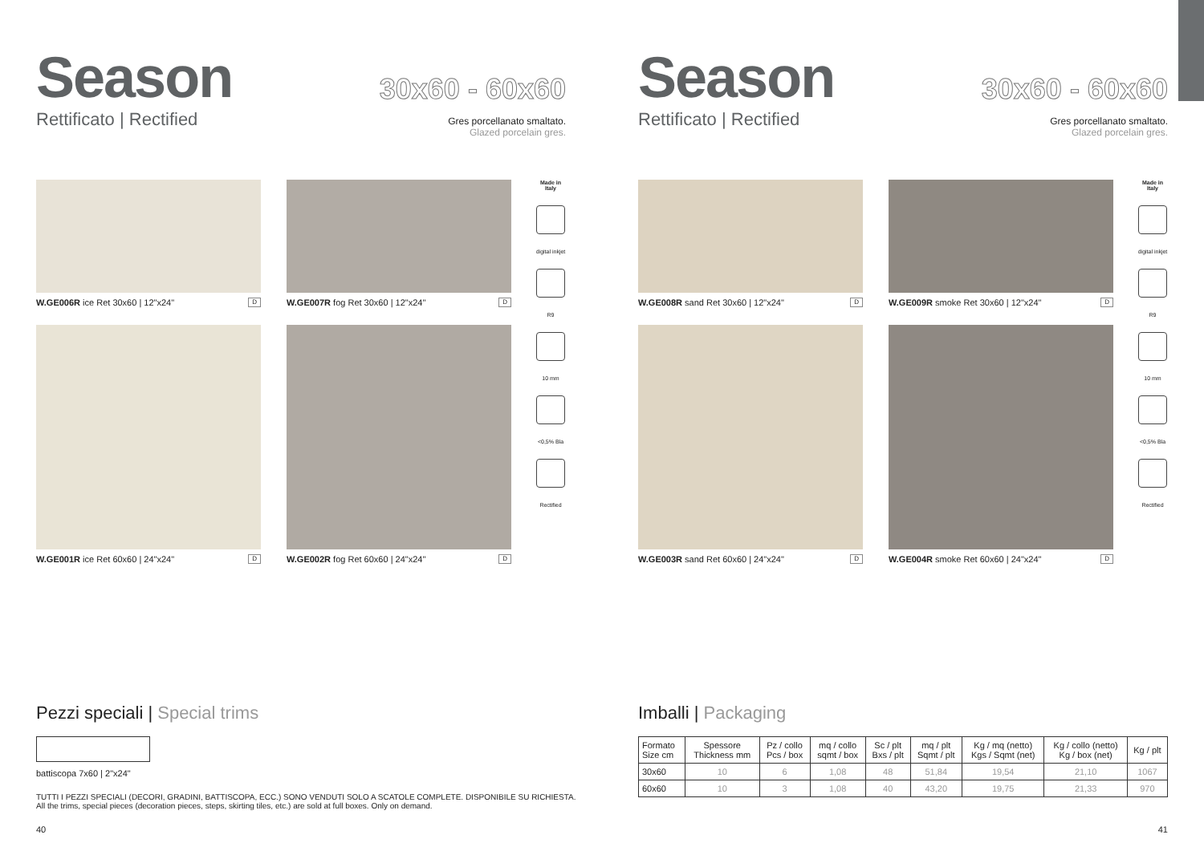Season
Rettificato | Rectified
30x60 - 60x60
Gres porcellanato smaltato.
Glazed porcelain gres.
W.GE006R ice Ret 30x60 | 12"x24" D
W.GE007R fog Ret 30x60 | 12"x24" D
W.GE001R ice Ret 60x60 | 24"x24" D
W.GE002R fog Ret 60x60 | 24"x24" D
Made in Italy
digital inkjet
R9
10 mm
<0,5% Bla
Rectified
Pezzi speciali | Special trims
battiscopa 7x60 | 2"x24"
TUTTI I PEZZI SPECIALI (DECORI, GRADINI, BATTISCOPA, ECC.) SONO VENDUTI SOLO A SCATOLE COMPLETE. DISPONIBILE SU RICHIESTA.
All the trims, special pieces (decoration pieces, steps, skirting tiles, etc.) are sold at full boxes. Only on demand.
40
Season
Rettificato | Rectified
30x60 - 60x60
Gres porcellanato smaltato.
Glazed porcelain gres.
W.GE008R sand Ret 30x60 | 12"x24" D
W.GE009R smoke Ret 30x60 | 12"x24" D
W.GE003R sand Ret 60x60 | 24"x24" D
W.GE004R smoke Ret 60x60 | 24"x24" D
Made in Italy
digital inkjet
R9
10 mm
<0,5% Bla
Rectified
Imballi | Packaging
| Formato Size cm | Spessore Thickness mm | Pz / collo Pcs / box | mq / collo sqmt / box | Sc / plt Bxs / plt | mq / plt Sqmt / plt | Kg / mq (netto) Kgs / Sqmt (net) | Kg / collo (netto) Kg / box (net) | Kg / plt |
| --- | --- | --- | --- | --- | --- | --- | --- | --- |
| 30x60 | 10 | 6 | 1,08 | 48 | 51,84 | 19,54 | 21,10 | 1067 |
| 60x60 | 10 | 3 | 1,08 | 40 | 43,20 | 19,75 | 21,33 | 970 |
41